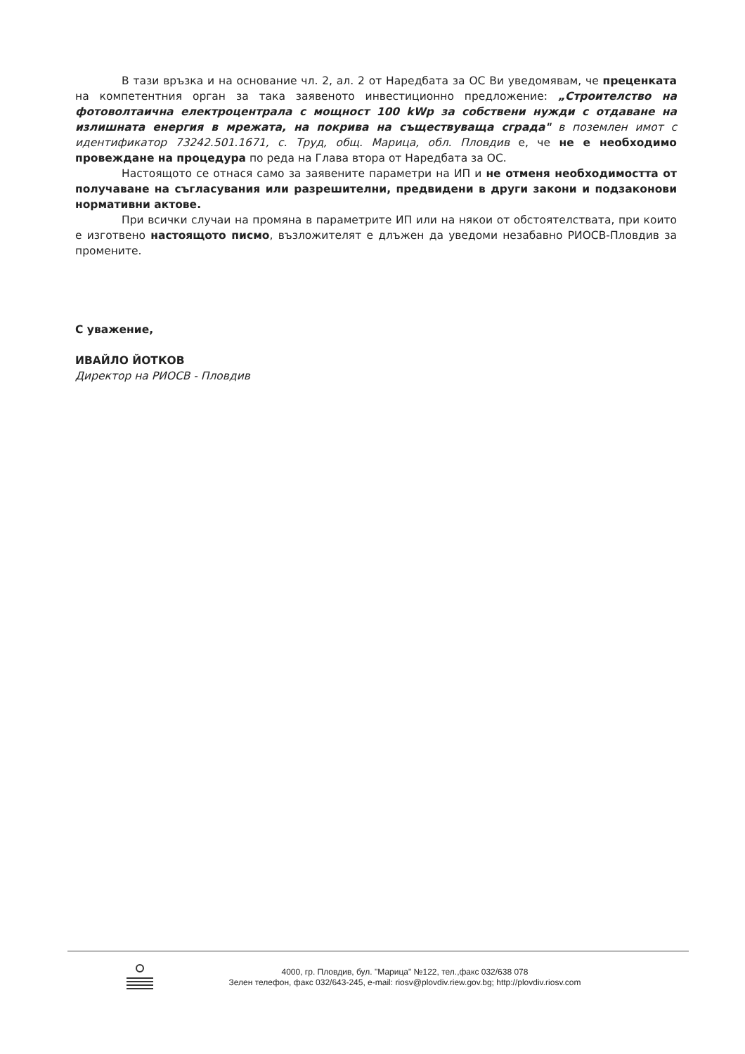В тази връзка и на основание чл. 2, ал. 2 от Наредбата за ОС Ви уведомявам, че преценката на компетентния орган за така заявеното инвестиционно предложение: „Строителство на фотоволтаична електроцентрала с мощност 100 kWp за собствени нужди с отдаване на излишната енергия в мрежата, на покрива на съществуваща сграда" в поземлен имот с идентификатор 73242.501.1671, с. Труд, общ. Марица, обл. Пловдив е, че не е необходимо провеждане на процедура по реда на Глава втора от Наредбата за ОС.
Настоящото се отнася само за заявените параметри на ИП и не отменя необходимостта от получаване на съгласувания или разрешителни, предвидени в други закони и подзаконови нормативни актове.
При всички случаи на промяна в параметрите ИП или на някои от обстоятелствата, при които е изготвено настоящото писмо, възложителят е длъжен да уведоми незабавно РИОСВ-Пловдив за промените.
С уважение,
ИВАЙЛО ЙОТКОВ
Директор на РИОСВ - Пловдив
4000, гр. Пловдив, бул. "Марица" №122, тел.,факс 032/638 078
Зелен телефон, факс 032/643-245, e-mail: riosv@plovdiv.riew.gov.bg; http://plovdiv.riosv.com